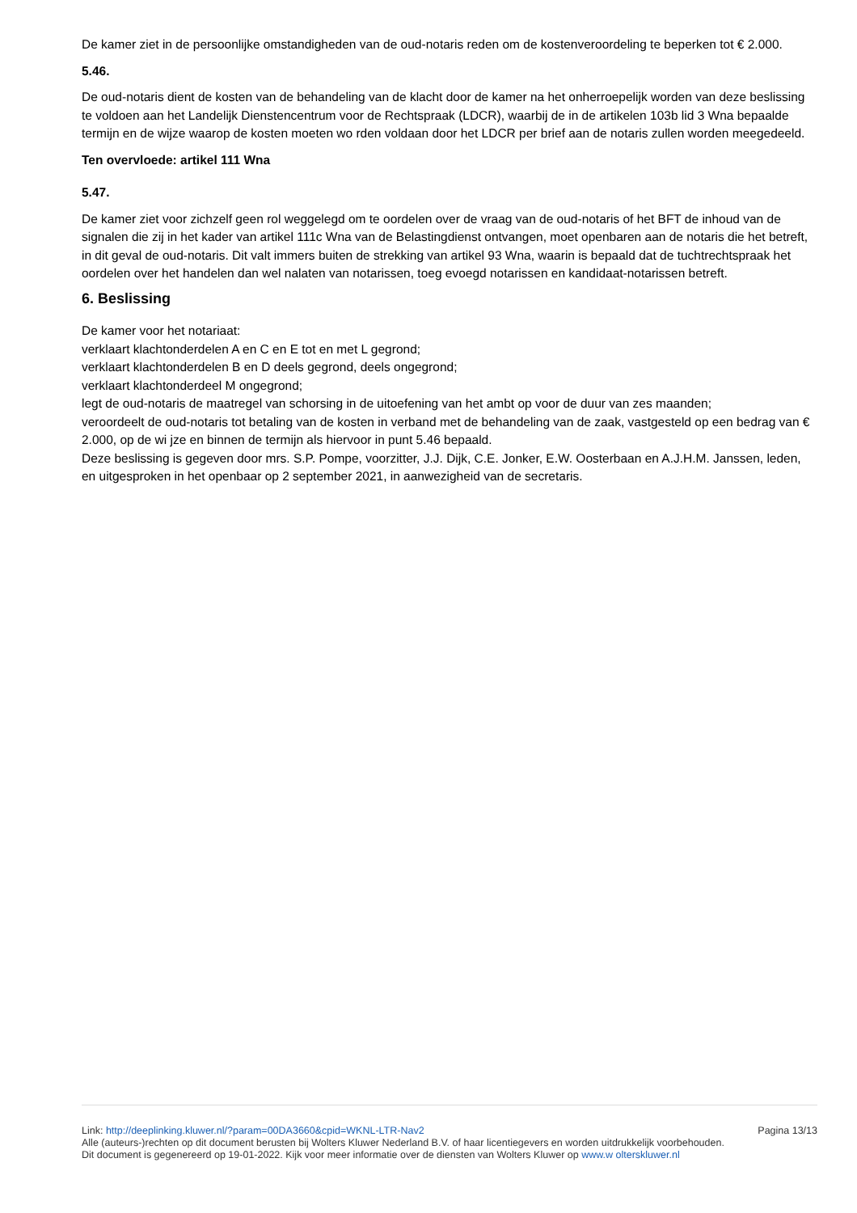De kamer ziet in de persoonlijke omstandigheden van de oud-notaris reden om de kostenveroordeling te beperken tot € 2.000.
5.46.
De oud-notaris dient de kosten van de behandeling van de klacht door de kamer na het onherroepelijk worden van deze beslissing te voldoen aan het Landelijk Dienstencentrum voor de Rechtspraak (LDCR), waarbij de in de artikelen 103b lid 3 Wna bepaalde termijn en de wijze waarop de kosten moeten wo rden voldaan door het LDCR per brief aan de notaris zullen worden meegedeeld.
Ten overvloede: artikel 111 Wna
5.47.
De kamer ziet voor zichzelf geen rol weggelegd om te oordelen over de vraag van de oud-notaris of het BFT de inhoud van de signalen die zij in het kader van artikel 111c Wna van de Belastingdienst ontvangen, moet openbaren aan de notaris die het betreft, in dit geval de oud-notaris. Dit valt immers buiten de strekking van artikel 93 Wna, waarin is bepaald dat de tuchtrechtspraak het oordelen over het handelen dan wel nalaten van notarissen, toeg evoegd notarissen en kandidaat-notarissen betreft.
6. Beslissing
De kamer voor het notariaat:
verklaart klachtonderdelen A en C en E tot en met L gegrond;
verklaart klachtonderdelen B en D deels gegrond, deels ongegrond;
verklaart klachtonderdeel M ongegrond;
legt de oud-notaris de maatregel van schorsing in de uitoefening van het ambt op voor de duur van zes maanden;
veroordeelt de oud-notaris tot betaling van de kosten in verband met de behandeling van de zaak, vastgesteld op een bedrag van € 2.000, op de wi jze en binnen de termijn als hiervoor in punt 5.46 bepaald.
Deze beslissing is gegeven door mrs. S.P. Pompe, voorzitter, J.J. Dijk, C.E. Jonker, E.W. Oosterbaan en A.J.H.M. Janssen, leden, en uitgesproken in het openbaar op 2 september 2021, in aanwezigheid van de secretaris.
Link: http://deeplinking.kluwer.nl/?param=00DA3660&cpid=WKNL-LTR-Nav2
Alle (auteurs-)rechten op dit document berusten bij Wolters Kluwer Nederland B.V. of haar licentiegevers en worden uitdrukkelijk voorbehouden. Dit document is gegenereerd op 19-01-2022. Kijk voor meer informatie over de diensten van Wolters Kluwer op www.w olterskluwer.nl
Pagina 13/13